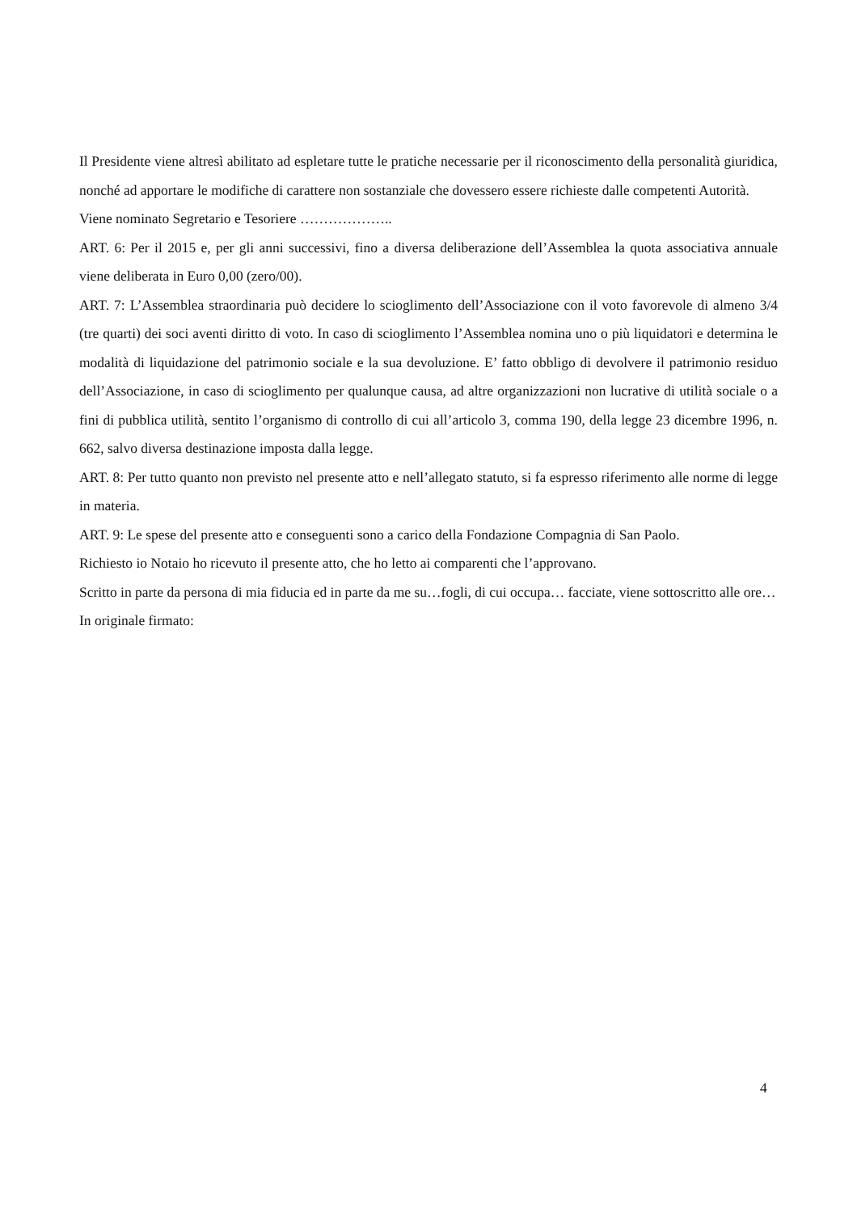Il Presidente viene altresì abilitato ad espletare tutte le pratiche necessarie per il riconoscimento della personalità giuridica, nonché ad apportare le modifiche di carattere non sostanziale che dovessero essere richieste dalle competenti Autorità.
Viene nominato Segretario e Tesoriere ………………..
ART. 6: Per il 2015 e, per gli anni successivi, fino a diversa deliberazione dell’Assemblea la quota associativa annuale viene deliberata in Euro 0,00 (zero/00).
ART. 7: L’Assemblea straordinaria può decidere lo scioglimento dell’Associazione con il voto favorevole di almeno 3/4 (tre quarti) dei soci aventi diritto di voto. In caso di scioglimento l’Assemblea nomina uno o più liquidatori e determina le modalità di liquidazione del patrimonio sociale e la sua devoluzione. E’ fatto obbligo di devolvere il patrimonio residuo dell’Associazione, in caso di scioglimento per qualunque causa, ad altre organizzazioni non lucrative di utilità sociale o a fini di pubblica utilità, sentito l’organismo di controllo di cui all’articolo 3, comma 190, della legge 23 dicembre 1996, n. 662, salvo diversa destinazione imposta dalla legge.
ART. 8: Per tutto quanto non previsto nel presente atto e nell’allegato statuto, si fa espresso riferimento alle norme di legge in materia.
ART. 9: Le spese del presente atto e conseguenti sono a carico della Fondazione Compagnia di San Paolo.
Richiesto io Notaio ho ricevuto il presente atto, che ho letto ai comparenti che l’approvano.
Scritto in parte da persona di mia fiducia ed in parte da me su…fogli, di cui occupa… facciate, viene sottoscritto alle ore…
In originale firmato:
4